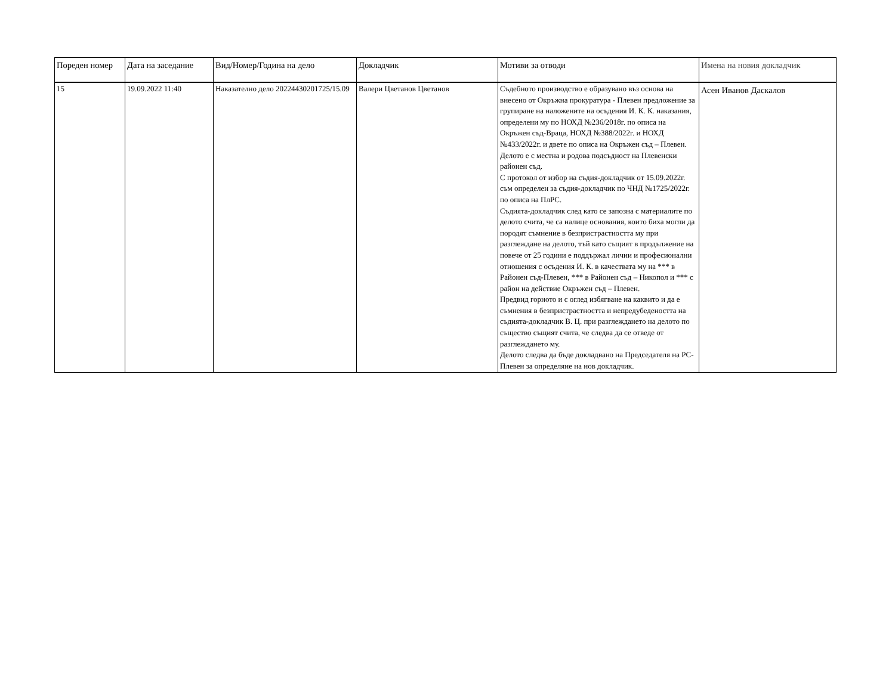| Пореден номер | Дата на заседание | Вид/Номер/Година на дело | Докладчик | Мотиви за отводи | Имена на новия докладчик |
| --- | --- | --- | --- | --- | --- |
| 15 | 19.09.2022 11:40 | Наказателно дело 20224430201725/15.09 | Валери Цветанов Цветанов | Съдебното производство е образувано въз основа на внесено от Окръжна прокуратура - Плевен предложение за групиране на наложените на осъдения И. К. К. наказания, определени му по НОХД №236/2018г. по описа на Окръжен съд-Враца, НОХД №388/2022г. и НОХД №433/2022г. и двете по описа на Окръжен съд – Плевен. Делото е с местна и родова подсъдност на Плевенски районен съд. С протокол от избор на съдия-докладчик от 15.09.2022г. съм определен за съдия-докладчик по ЧНД №1725/2022г. по описа на ПлРС. Съдията-докладчик след като се запозна с материалите по делото счита, че са налице основания, които биха могли да породят съмнение в безпристрастността му при разглеждане на делото, тъй като същият в продължение на повече от 25 години е поддържал лични и професионални отношения с осъдения И. К. в качествата му на *** в Районен съд-Плевен, *** в Районен съд – Никопол и *** с район на действие Окръжен съд – Плевен. Предвид горното и с оглед избягване на каквито и да е съмнения в безпристрастността и непредубедеността на съдията-докладчик В. Ц. при разглеждането на делото по същество същият счита, че следва да се отведе от разглеждането му. Делото следва да бъде докладвано на Председателя на РС-Плевен за определяне на нов докладчик. | Асен Иванов Даскалов |